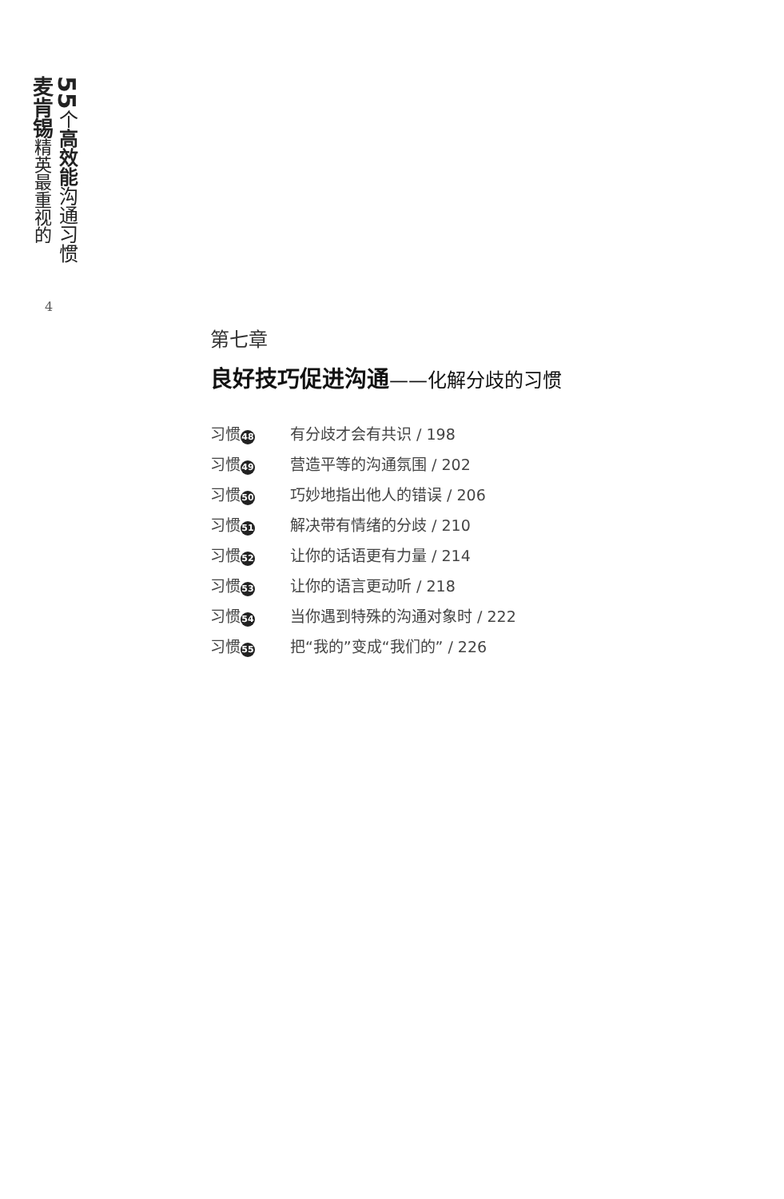麦肯锡精英最重视的
55个高效能沟通习惯
4
第七章
良好技巧促进沟通——化解分歧的习惯
习惯 48
有分歧才会有共识 / 198
习惯 49
营造平等的沟通氛围 / 202
习惯 50
巧妙地指出他人的错误 / 206
习惯 51
解决带有情绪的分歧 / 210
习惯 52
让你的话语更有力量 / 214
习惯 53
让你的语言更动听 / 218
习惯 54
当你遇到特殊的沟通对象时 / 222
习惯 55
把“我的”变成“我们的” / 226